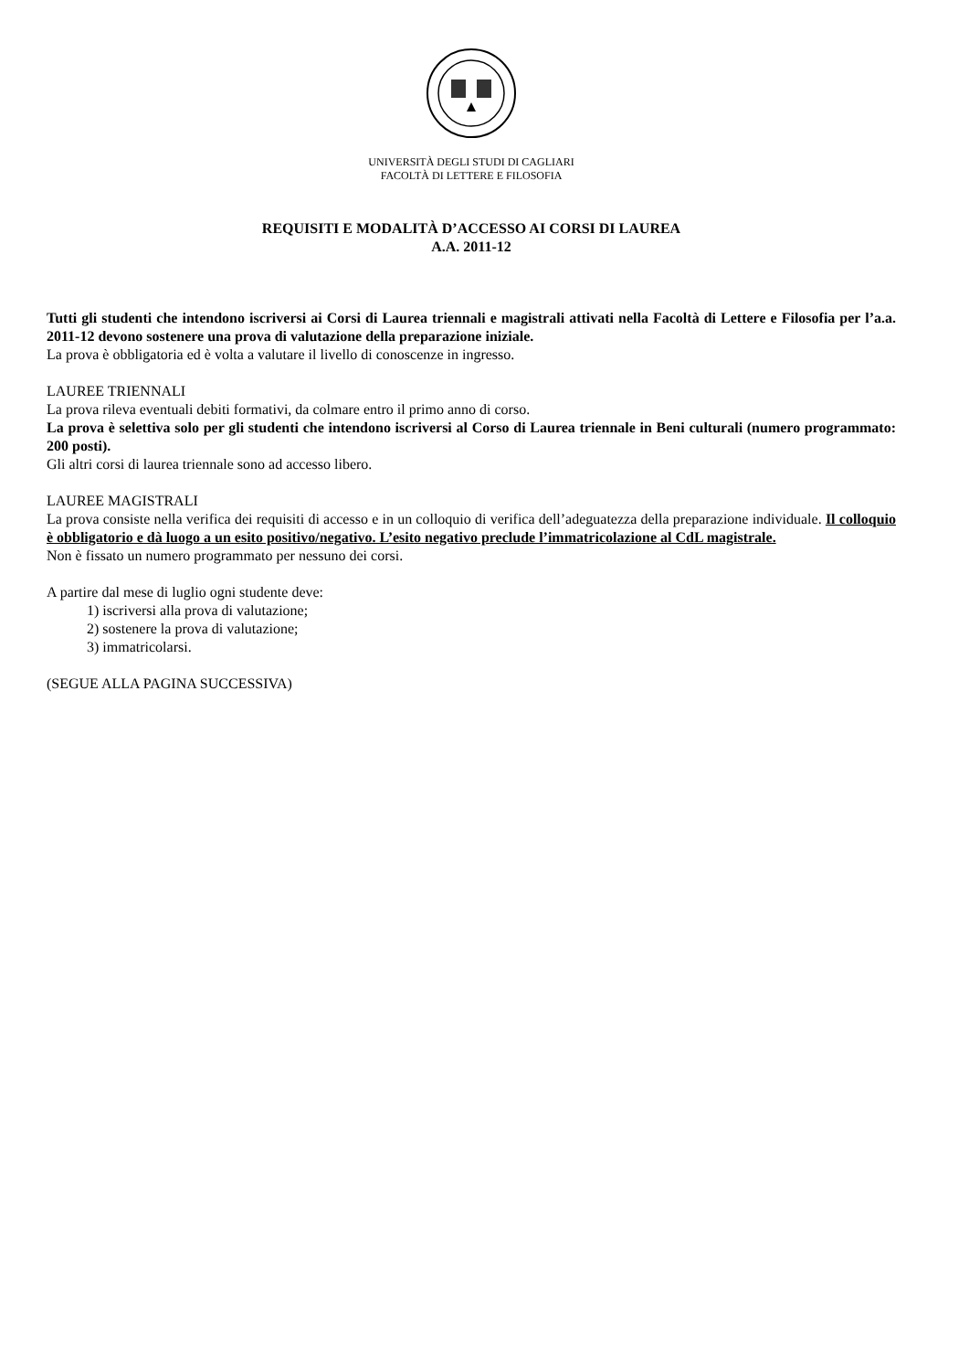UNIVERSITÀ DEGLI STUDI DI CAGLIARI
FACOLTÀ DI LETTERE E FILOSOFIA
REQUISITI E MODALITÀ D’ACCESSO AI CORSI DI LAUREA
A.A. 2011-12
Tutti gli studenti che intendono iscriversi ai Corsi di Laurea triennali e magistrali attivati nella Facoltà di Lettere e Filosofia per l’a.a. 2011-12 devono sostenere una prova di valutazione della preparazione iniziale.
La prova è obbligatoria ed è volta a valutare il livello di conoscenze in ingresso.
LAUREE TRIENNALI
La prova rileva eventuali debiti formativi, da colmare entro il primo anno di corso.
La prova è selettiva solo per gli studenti che intendono iscriversi al Corso di Laurea triennale in Beni culturali (numero programmato: 200 posti).
Gli altri corsi di laurea triennale sono ad accesso libero.
LAUREE MAGISTRALI
La prova consiste nella verifica dei requisiti di accesso e in un colloquio di verifica dell’adeguatezza della preparazione individuale. Il colloquio è obbligatorio e dà luogo a un esito positivo/negativo. L’esito negativo preclude l’immatricolazione al CdL magistrale.
Non è fissato un numero programmato per nessuno dei corsi.
A partire dal mese di luglio ogni studente deve:
1) iscriversi alla prova di valutazione;
2) sostenere la prova di valutazione;
3) immatricolarsi.
(SEGUE ALLA PAGINA SUCCESSIVA)